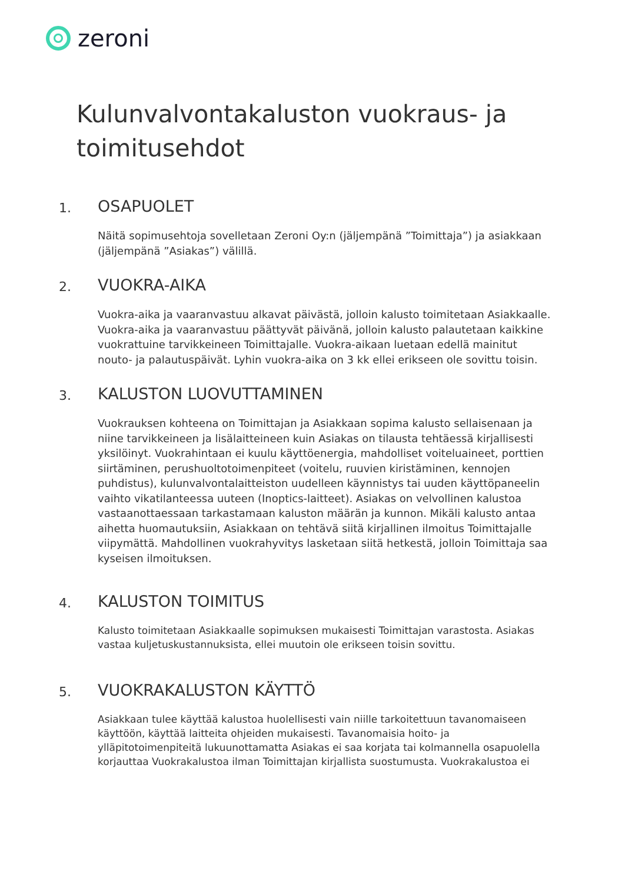zeroni
Kulunvalvontakaluston vuokraus- ja toimitusehdot
1. OSAPUOLET
Näitä sopimusehtoja sovelletaan Zeroni Oy:n (jäljempänä ”Toimittaja”) ja asiakkaan (jäljempänä ”Asiakas”) välillä.
2. VUOKRA-AIKA
Vuokra-aika ja vaaranvastuu alkavat päivästä, jolloin kalusto toimitetaan Asiakkaalle. Vuokra-aika ja vaaranvastuu päättyvät päivänä, jolloin kalusto palautetaan kaikkine vuokrattuine tarvikkeineen Toimittajalle. Vuokra-aikaan luetaan edellä mainitut nouto- ja palautuspäivät. Lyhin vuokra-aika on 3 kk ellei erikseen ole sovittu toisin.
3. KALUSTON LUOVUTTAMINEN
Vuokrauksen kohteena on Toimittajan ja Asiakkaan sopima kalusto sellaisenaan ja niine tarvikkeineen ja lisälaitteineen kuin Asiakas on tilausta tehtäessä kirjallisesti yksilöinyt. Vuokrahintaan ei kuulu käyttöenergia, mahdolliset voiteluaineet, porttien siirtäminen, perushuoltotoimenpiteet (voitelu, ruuvien kiristäminen, kennojen puhdistus), kulunvalvontalaitteiston uudelleen käynnistys tai uuden käyttöpaneelin vaihto vikatilanteessa uuteen (Inoptics-laitteet). Asiakas on velvollinen kalustoa vastaanottaessaan tarkastamaan kaluston määrän ja kunnon. Mikäli kalusto antaa aihetta huomautuksiin, Asiakkaan on tehtävä siitä kirjallinen ilmoitus Toimittajalle viipymättä. Mahdollinen vuokrahyvitys lasketaan siitä hetkestä, jolloin Toimittaja saa kyseisen ilmoituksen.
4. KALUSTON TOIMITUS
Kalusto toimitetaan Asiakkaalle sopimuksen mukaisesti Toimittajan varastosta. Asiakas vastaa kuljetuskustannuksista, ellei muutoin ole erikseen toisin sovittu.
5. VUOKRAKALUSTON KÄYTTÖ
Asiakkaan tulee käyttää kalustoa huolellisesti vain niille tarkoitettuun tavanomaiseen käyttöön, käyttää laitteita ohjeiden mukaisesti. Tavanomaisia hoito- ja ylläpitotoimenpiteitä lukuunottamatta Asiakas ei saa korjata tai kolmannella osapuolella korjauttaa Vuokrakalustoa ilman Toimittajan kirjallista suostumusta. Vuokrakalustoa ei